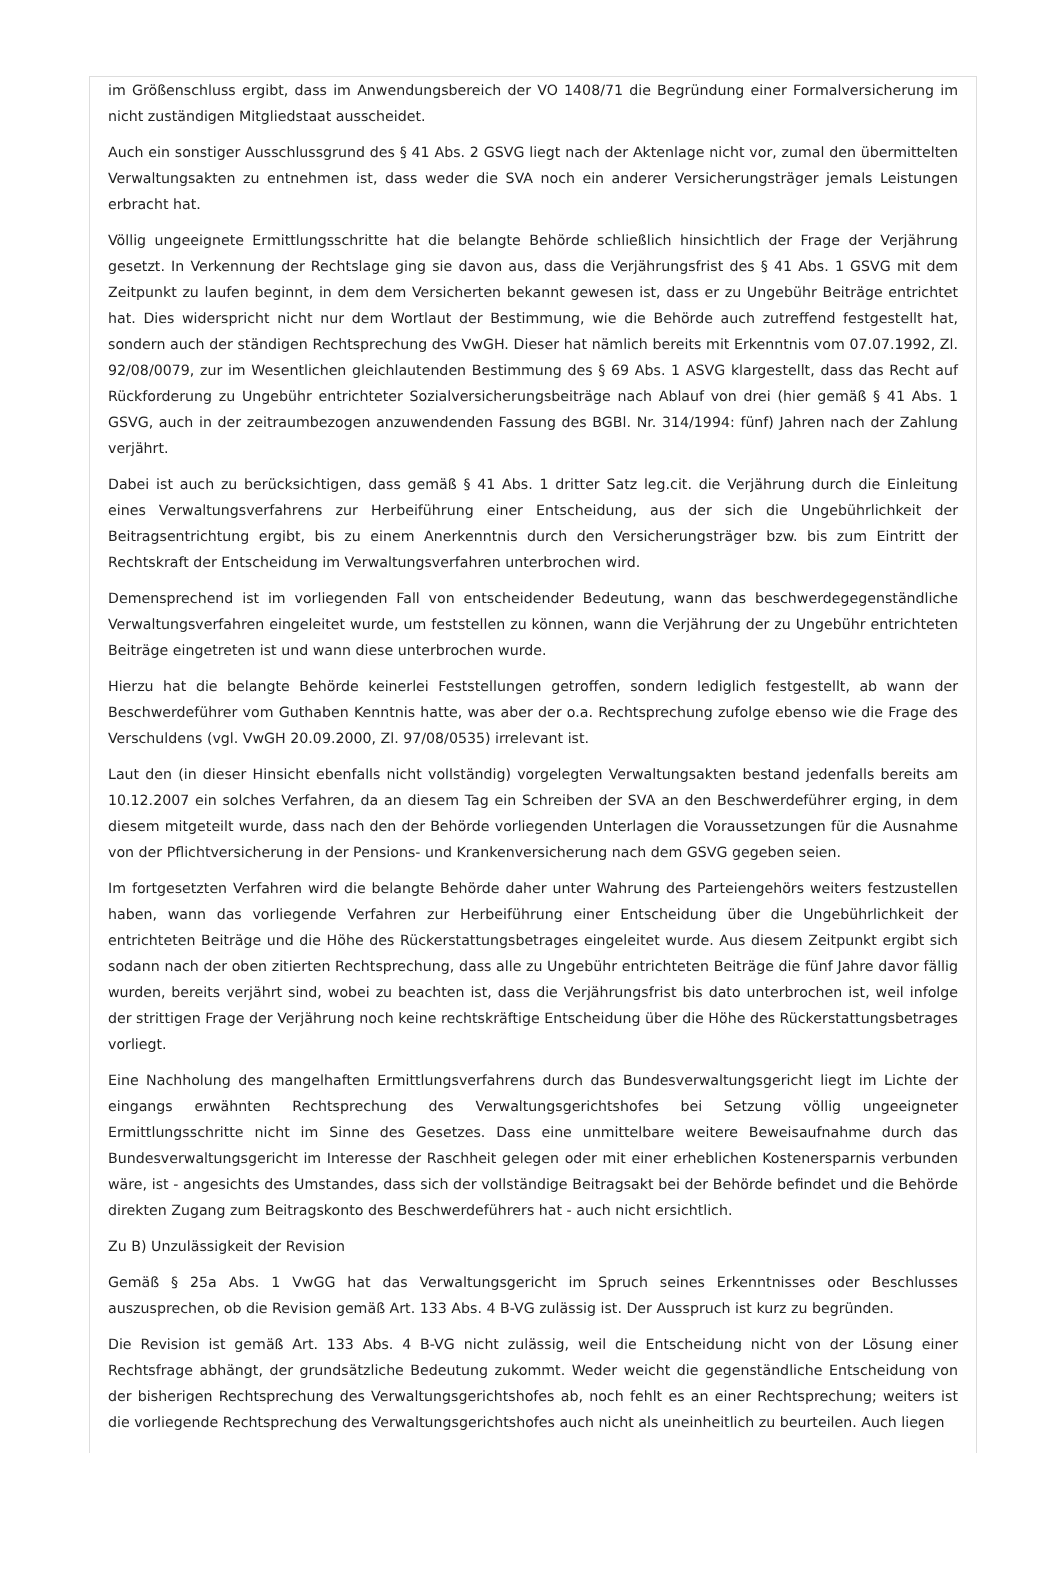im Größenschluss ergibt, dass im Anwendungsbereich der VO 1408/71 die Begründung einer Formalversicherung im nicht zuständigen Mitgliedstaat ausscheidet.
Auch ein sonstiger Ausschlussgrund des § 41 Abs. 2 GSVG liegt nach der Aktenlage nicht vor, zumal den übermittelten Verwaltungsakten zu entnehmen ist, dass weder die SVA noch ein anderer Versicherungsträger jemals Leistungen erbracht hat.
Völlig ungeeignete Ermittlungsschritte hat die belangte Behörde schließlich hinsichtlich der Frage der Verjährung gesetzt. In Verkennung der Rechtslage ging sie davon aus, dass die Verjährungsfrist des § 41 Abs. 1 GSVG mit dem Zeitpunkt zu laufen beginnt, in dem dem Versicherten bekannt gewesen ist, dass er zu Ungebühr Beiträge entrichtet hat. Dies widerspricht nicht nur dem Wortlaut der Bestimmung, wie die Behörde auch zutreffend festgestellt hat, sondern auch der ständigen Rechtsprechung des VwGH. Dieser hat nämlich bereits mit Erkenntnis vom 07.07.1992, Zl. 92/08/0079, zur im Wesentlichen gleichlautenden Bestimmung des § 69 Abs. 1 ASVG klargestellt, dass das Recht auf Rückforderung zu Ungebühr entrichteter Sozialversicherungsbeiträge nach Ablauf von drei (hier gemäß § 41 Abs. 1 GSVG, auch in der zeitraumbezogen anzuwendenden Fassung des BGBl. Nr. 314/1994: fünf) Jahren nach der Zahlung verjährt.
Dabei ist auch zu berücksichtigen, dass gemäß § 41 Abs. 1 dritter Satz leg.cit. die Verjährung durch die Einleitung eines Verwaltungsverfahrens zur Herbeiführung einer Entscheidung, aus der sich die Ungebührlichkeit der Beitragsentrichtung ergibt, bis zu einem Anerkenntnis durch den Versicherungsträger bzw. bis zum Eintritt der Rechtskraft der Entscheidung im Verwaltungsverfahren unterbrochen wird.
Demensprechend ist im vorliegenden Fall von entscheidender Bedeutung, wann das beschwerdegegenständliche Verwaltungsverfahren eingeleitet wurde, um feststellen zu können, wann die Verjährung der zu Ungebühr entrichteten Beiträge eingetreten ist und wann diese unterbrochen wurde.
Hierzu hat die belangte Behörde keinerlei Feststellungen getroffen, sondern lediglich festgestellt, ab wann der Beschwerdeführer vom Guthaben Kenntnis hatte, was aber der o.a. Rechtsprechung zufolge ebenso wie die Frage des Verschuldens (vgl. VwGH 20.09.2000, Zl. 97/08/0535) irrelevant ist.
Laut den (in dieser Hinsicht ebenfalls nicht vollständig) vorgelegten Verwaltungsakten bestand jedenfalls bereits am 10.12.2007 ein solches Verfahren, da an diesem Tag ein Schreiben der SVA an den Beschwerdeführer erging, in dem diesem mitgeteilt wurde, dass nach den der Behörde vorliegenden Unterlagen die Voraussetzungen für die Ausnahme von der Pflichtversicherung in der Pensions- und Krankenversicherung nach dem GSVG gegeben seien.
Im fortgesetzten Verfahren wird die belangte Behörde daher unter Wahrung des Parteiengehörs weiters festzustellen haben, wann das vorliegende Verfahren zur Herbeiführung einer Entscheidung über die Ungebührlichkeit der entrichteten Beiträge und die Höhe des Rückerstattungsbetrages eingeleitet wurde. Aus diesem Zeitpunkt ergibt sich sodann nach der oben zitierten Rechtsprechung, dass alle zu Ungebühr entrichteten Beiträge die fünf Jahre davor fällig wurden, bereits verjährt sind, wobei zu beachten ist, dass die Verjährungsfrist bis dato unterbrochen ist, weil infolge der strittigen Frage der Verjährung noch keine rechtskräftige Entscheidung über die Höhe des Rückerstattungsbetrages vorliegt.
Eine Nachholung des mangelhaften Ermittlungsverfahrens durch das Bundesverwaltungsgericht liegt im Lichte der eingangs erwähnten Rechtsprechung des Verwaltungsgerichtshofes bei Setzung völlig ungeeigneter Ermittlungsschritte nicht im Sinne des Gesetzes. Dass eine unmittelbare weitere Beweisaufnahme durch das Bundesverwaltungsgericht im Interesse der Raschheit gelegen oder mit einer erheblichen Kostenersparnis verbunden wäre, ist - angesichts des Umstandes, dass sich der vollständige Beitragsakt bei der Behörde befindet und die Behörde direkten Zugang zum Beitragskonto des Beschwerdeführers hat - auch nicht ersichtlich.
Zu B) Unzulässigkeit der Revision
Gemäß § 25a Abs. 1 VwGG hat das Verwaltungsgericht im Spruch seines Erkenntnisses oder Beschlusses auszusprechen, ob die Revision gemäß Art. 133 Abs. 4 B-VG zulässig ist. Der Ausspruch ist kurz zu begründen.
Die Revision ist gemäß Art. 133 Abs. 4 B-VG nicht zulässig, weil die Entscheidung nicht von der Lösung einer Rechtsfrage abhängt, der grundsätzliche Bedeutung zukommt. Weder weicht die gegenständliche Entscheidung von der bisherigen Rechtsprechung des Verwaltungsgerichtshofes ab, noch fehlt es an einer Rechtsprechung; weiters ist die vorliegende Rechtsprechung des Verwaltungsgerichtshofes auch nicht als uneinheitlich zu beurteilen. Auch liegen